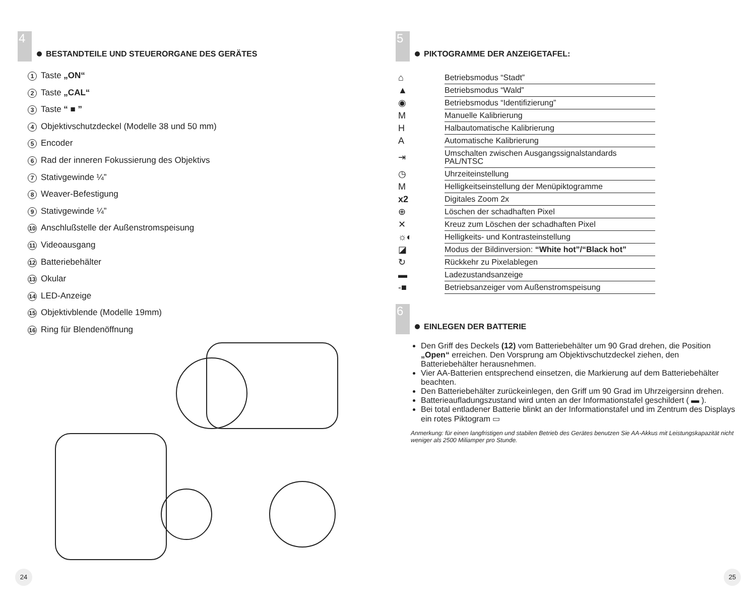4
BESTANDTEILE UND STEUERORGANE DES GERÄTES
1 Taste „ON“
2 Taste „CAL“
3 Taste “ ■ ”
4 Objektivschutzdeckel (Modelle 38 und 50 mm)
5 Encoder
6 Rad der inneren Fokussierung des Objektivs
7 Stativgewinde ¼”
8 Weaver-Befestigung
9 Stativgewinde ¼”
10 Anschlußstelle der Außenstromspeisung
11 Videoausgang
12 Batteriebehälter
13 Okular
14 LED-Anzeige
15 Objektivblende (Modelle 19mm)
16 Ring für Blendenöffnung
24
5
PIKTOGRAMME DER ANZEIGETAFEL:
| ⌂ | Betriebsmodus “Stadt” |
| ▲ | Betriebsmodus “Wald” |
| ◉ | Betriebsmodus “Identifizierung” |
| M | Manuelle Kalibrierung |
| H | Halbautomatische Kalibrierung |
| A | Automatische Kalibrierung |
| ⇥ | Umschalten zwischen Ausgangssignalstandards PAL/NTSC |
| ◷ | Uhrzeiteinstellung |
| M | Helligkeitseinstellung der Menüpiktogramme |
| x2 | Digitales Zoom 2x |
| ⊕ | Löschen der schadhaften Pixel |
| ✕ | Kreuz zum Löschen der schadhaften Pixel |
| ☼◐ | Helligkeits- und Kontrasteinstellung |
| ◪ | Modus der Bildinversion: “White hot”/“Black hot” |
| ↻ | Rückkehr zu Pixelablegen |
| ▬ | Ladezustandsanzeige |
| -■ | Betriebsanzeiger vom Außenstromspeisung |
6
EINLEGEN DER BATTERIE
Den Griff des Deckels (12) vom Batteriebehälter um 90 Grad drehen, die Position „Open“ erreichen. Den Vorsprung am Objektivschutzdeckel ziehen, den Batteriebehälter herausnehmen.
Vier AA-Batterien entsprechend einsetzen, die Markierung auf dem Batteriebehälter beachten.
Den Batteriebehälter zurückeinlegen, den Griff um 90 Grad im Uhrzeigersinn drehen.
Batterieaufladungszustand wird unten an der Informationstafel geschildert ( ▬ ).
Bei total entladener Batterie blinkt an der Informationstafel und im Zentrum des Displays ein rotes Piktogram ▭
Anmerkung: für einen langfristigen und stabilen Betrieb des Gerätes benutzen Sie AA-Akkus mit Leistungskapazität nicht weniger als 2500 Miliamper pro Stunde.
25